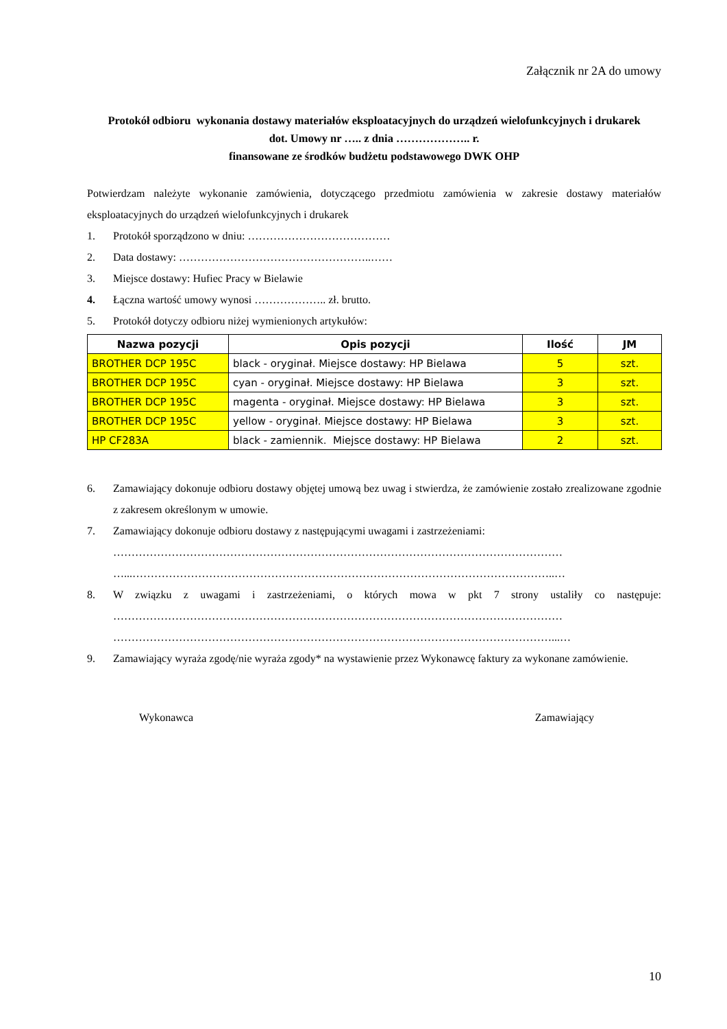Załącznik nr 2A do umowy
Protokół odbioru wykonania dostawy materiałów eksploatacyjnych do urządzeń wielofunkcyjnych i drukarek
dot. Umowy nr ….. z dnia ……………….. r.
finansowane ze środków budżetu podstawowego DWK OHP
Potwierdzam należyte wykonanie zamówienia, dotyczącego przedmiotu zamówienia w zakresie dostawy materiałów eksploatacyjnych do urządzeń wielofunkcyjnych i drukarek
1. Protokół sporządzono w dniu: …………………………………
2. Data dostawy: ……………………………………………..……
3. Miejsce dostawy: Hufiec Pracy w Bielawie
4. Łączna wartość umowy wynosi ……………….. zł. brutto.
5. Protokół dotyczy odbioru niżej wymienionych artykułów:
| Nazwa pozycji | Opis pozycji | Ilość | JM |
| --- | --- | --- | --- |
| BROTHER DCP 195C | black - oryginał. Miejsce dostawy: HP Bielawa | 5 | szt. |
| BROTHER DCP 195C | cyan - oryginał. Miejsce dostawy: HP Bielawa | 3 | szt. |
| BROTHER DCP 195C | magenta - oryginał. Miejsce dostawy: HP Bielawa | 3 | szt. |
| BROTHER DCP 195C | yellow - oryginał. Miejsce dostawy: HP Bielawa | 3 | szt. |
| HP CF283A | black - zamiennik. Miejsce dostawy: HP Bielawa | 2 | szt. |
6. Zamawiający dokonuje odbioru dostawy objętej umową bez uwag i stwierdza, że zamówienie zostało zrealizowane zgodnie z zakresem określonym w umowie.
7. Zamawiający dokonuje odbioru dostawy z następującymi uwagami i zastrzeżeniami:
……………………………………………………………………………………………………………
…...……………………………………………………………………………………………………..…
8. W związku z uwagami i zastrzeżeniami, o których mowa w pkt 7 strony ustaliły co następuje: ……………………………………………………………………………………………………………
…………………………………………………………………………………………………………...…
9. Zamawiający wyraża zgodę/nie wyraża zgody* na wystawienie przez Wykonawcę faktury za wykonane zamówienie.
Wykonawca Zamawiający
10